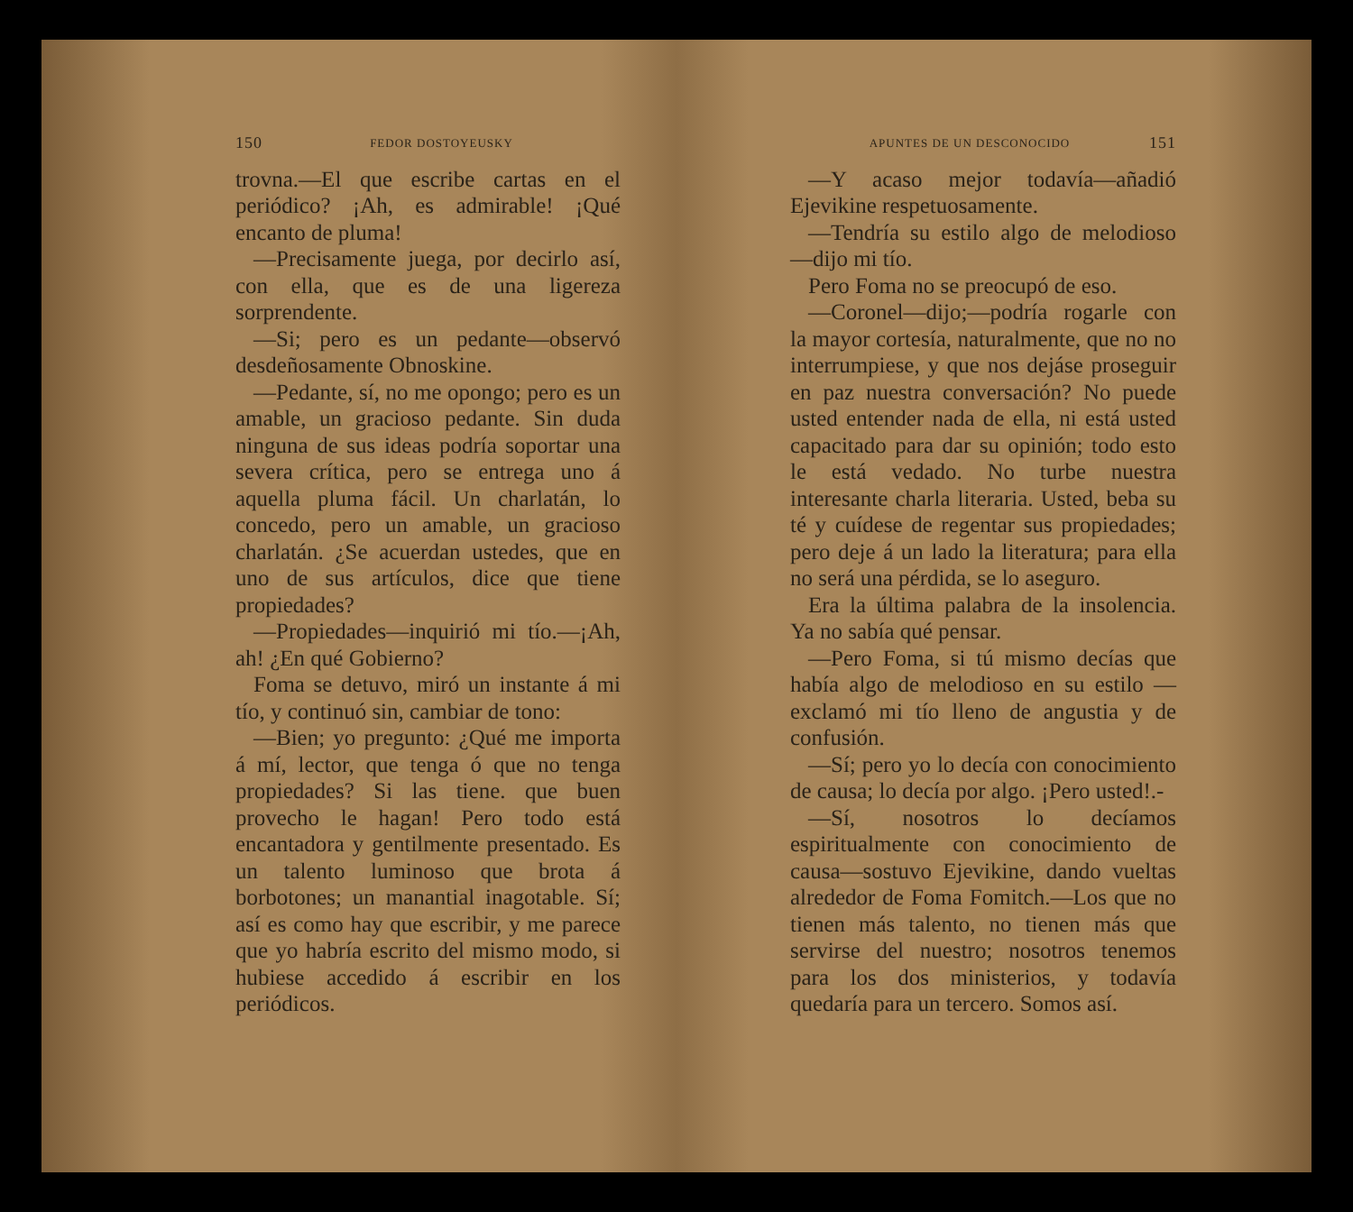150 FEDOR DOSTOYEUSKY
trovna.—El que escribe cartas en el periódico? ¡Ah, es admirable! ¡Qué encanto de pluma!
—Precisamente juega, por decirlo así, con ella, que es de una ligereza sorprendente.
—Si; pero es un pedante—observó desdeñosamente Obnoskine.
—Pedante, sí, no me opongo; pero es un amable, un gracioso pedante. Sin duda ninguna de sus ideas podría soportar una severa crítica, pero se entrega uno á aquella pluma fácil. Un charlatán, lo concedo, pero un amable, un gracioso charlatán. ¿Se acuerdan ustedes, que en uno de sus artículos, dice que tiene propiedades?
—Propiedades—inquirió mi tío.—¡Ah, ah! ¿En qué Gobierno?
Foma se detuvo, miró un instante á mi tío, y continuó sin, cambiar de tono:
—Bien; yo pregunto: ¿Qué me importa á mí, lector, que tenga ó que no tenga propiedades? Si las tiene. que buen provecho le hagan! Pero todo está encantadora y gentilmente presentado. Es un talento luminoso que brota á borbotones; un manantial inagotable. Sí; así es como hay que escribir, y me parece que yo habría escrito del mismo modo, si hubiese accedido á escribir en los periódicos.
APUNTES DE UN DESCONOCIDO 151
—Y acaso mejor todavía—añadió Ejevikine respetuosamente.
—Tendría su estilo algo de melodioso —dijo mi tío.
Pero Foma no se preocupó de eso.
—Coronel—dijo;—podría rogarle con la mayor cortesía, naturalmente, que no no interrumpiese, y que nos dejáse proseguir en paz nuestra conversación? No puede usted entender nada de ella, ni está usted capacitado para dar su opinión; todo esto le está vedado. No turbe nuestra interesante charla literaria. Usted, beba su té y cuídese de regentar sus propiedades; pero deje á un lado la literatura; para ella no será una pérdida, se lo aseguro.
Era la última palabra de la insolencia. Ya no sabía qué pensar.
—Pero Foma, si tú mismo decías que había algo de melodioso en su estilo —exclamó mi tío lleno de angustia y de confusión.
—Sí; pero yo lo decía con conocimiento de causa; lo decía por algo. ¡Pero usted!.-
—Sí, nosotros lo decíamos espiritualmente con conocimiento de causa—sostuvo Ejevikine, dando vueltas alrededor de Foma Fomitch.—Los que no tienen más talento, no tienen más que servirse del nuestro; nosotros tenemos para los dos ministerios, y todavía quedaría para un tercero. Somos así.